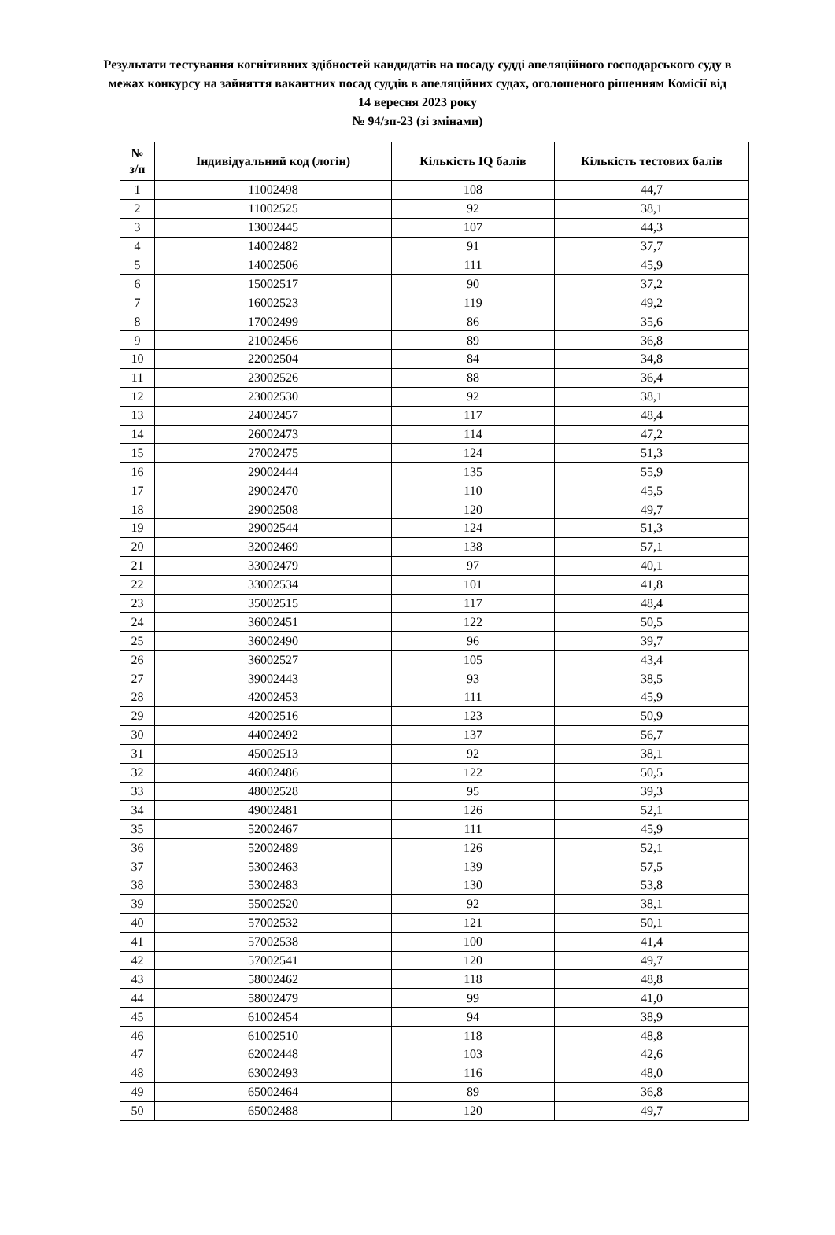Результати тестування когнітивних здібностей кандидатів на посаду судді апеляційного господарського суду в межах конкурсу на зайняття вакантних посад суддів в апеляційних судах, оголошеного рішенням Комісії від 14 вересня 2023 року
№ 94/зп-23 (зі змінами)
| № з/п | Індивідуальний код (логін) | Кількість IQ балів | Кількість тестових балів |
| --- | --- | --- | --- |
| 1 | 11002498 | 108 | 44,7 |
| 2 | 11002525 | 92 | 38,1 |
| 3 | 13002445 | 107 | 44,3 |
| 4 | 14002482 | 91 | 37,7 |
| 5 | 14002506 | 111 | 45,9 |
| 6 | 15002517 | 90 | 37,2 |
| 7 | 16002523 | 119 | 49,2 |
| 8 | 17002499 | 86 | 35,6 |
| 9 | 21002456 | 89 | 36,8 |
| 10 | 22002504 | 84 | 34,8 |
| 11 | 23002526 | 88 | 36,4 |
| 12 | 23002530 | 92 | 38,1 |
| 13 | 24002457 | 117 | 48,4 |
| 14 | 26002473 | 114 | 47,2 |
| 15 | 27002475 | 124 | 51,3 |
| 16 | 29002444 | 135 | 55,9 |
| 17 | 29002470 | 110 | 45,5 |
| 18 | 29002508 | 120 | 49,7 |
| 19 | 29002544 | 124 | 51,3 |
| 20 | 32002469 | 138 | 57,1 |
| 21 | 33002479 | 97 | 40,1 |
| 22 | 33002534 | 101 | 41,8 |
| 23 | 35002515 | 117 | 48,4 |
| 24 | 36002451 | 122 | 50,5 |
| 25 | 36002490 | 96 | 39,7 |
| 26 | 36002527 | 105 | 43,4 |
| 27 | 39002443 | 93 | 38,5 |
| 28 | 42002453 | 111 | 45,9 |
| 29 | 42002516 | 123 | 50,9 |
| 30 | 44002492 | 137 | 56,7 |
| 31 | 45002513 | 92 | 38,1 |
| 32 | 46002486 | 122 | 50,5 |
| 33 | 48002528 | 95 | 39,3 |
| 34 | 49002481 | 126 | 52,1 |
| 35 | 52002467 | 111 | 45,9 |
| 36 | 52002489 | 126 | 52,1 |
| 37 | 53002463 | 139 | 57,5 |
| 38 | 53002483 | 130 | 53,8 |
| 39 | 55002520 | 92 | 38,1 |
| 40 | 57002532 | 121 | 50,1 |
| 41 | 57002538 | 100 | 41,4 |
| 42 | 57002541 | 120 | 49,7 |
| 43 | 58002462 | 118 | 48,8 |
| 44 | 58002479 | 99 | 41,0 |
| 45 | 61002454 | 94 | 38,9 |
| 46 | 61002510 | 118 | 48,8 |
| 47 | 62002448 | 103 | 42,6 |
| 48 | 63002493 | 116 | 48,0 |
| 49 | 65002464 | 89 | 36,8 |
| 50 | 65002488 | 120 | 49,7 |